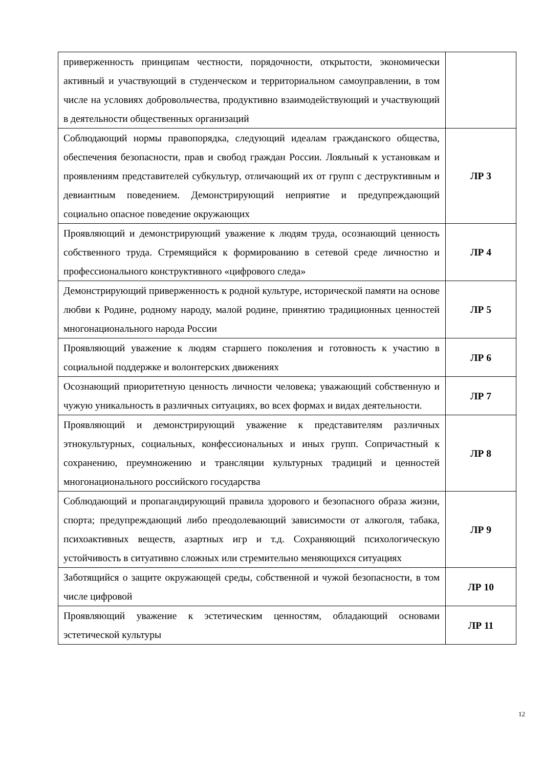| приверженность принципам честности, порядочности, открытости, экономически активный и участвующий в студенческом и территориальном самоуправлении, в том числе на условиях добровольчества, продуктивно взаимодействующий и участвующий в деятельности общественных организаций | |
| Соблюдающий нормы правопорядка, следующий идеалам гражданского общества, обеспечения безопасности, прав и свобод граждан России. Лояльный к установкам и проявлениям представителей субкультур, отличающий их от групп с деструктивным и девиантным поведением. Демонстрирующий неприятие и предупреждающий социально опасное поведение окружающих | ЛР 3 |
| Проявляющий и демонстрирующий уважение к людям труда, осознающий ценность собственного труда. Стремящийся к формированию в сетевой среде личностно и профессионального конструктивного «цифрового следа» | ЛР 4 |
| Демонстрирующий приверженность к родной культуре, исторической памяти на основе любви к Родине, родному народу, малой родине, принятию традиционных ценностей многонационального народа России | ЛР 5 |
| Проявляющий уважение к людям старшего поколения и готовность к участию в социальной поддержке и волонтерских движениях | ЛР 6 |
| Осознающий приоритетную ценность личности человека; уважающий собственную и чужую уникальность в различных ситуациях, во всех формах и видах деятельности. | ЛР 7 |
| Проявляющий и демонстрирующий уважение к представителям различных этнокультурных, социальных, конфессиональных и иных групп. Сопричастный к сохранению, преумножению и трансляции культурных традиций и ценностей многонационального российского государства | ЛР 8 |
| Соблюдающий и пропагандирующий правила здорового и безопасного образа жизни, спорта; предупреждающий либо преодолевающий зависимости от алкоголя, табака, психоактивных веществ, азартных игр и т.д. Сохраняющий психологическую устойчивость в ситуативно сложных или стремительно меняющихся ситуациях | ЛР 9 |
| Заботящийся о защите окружающей среды, собственной и чужой безопасности, в том числе цифровой | ЛР 10 |
| Проявляющий уважение к эстетическим ценностям, обладающий основами эстетической культуры | ЛР 11 |
12